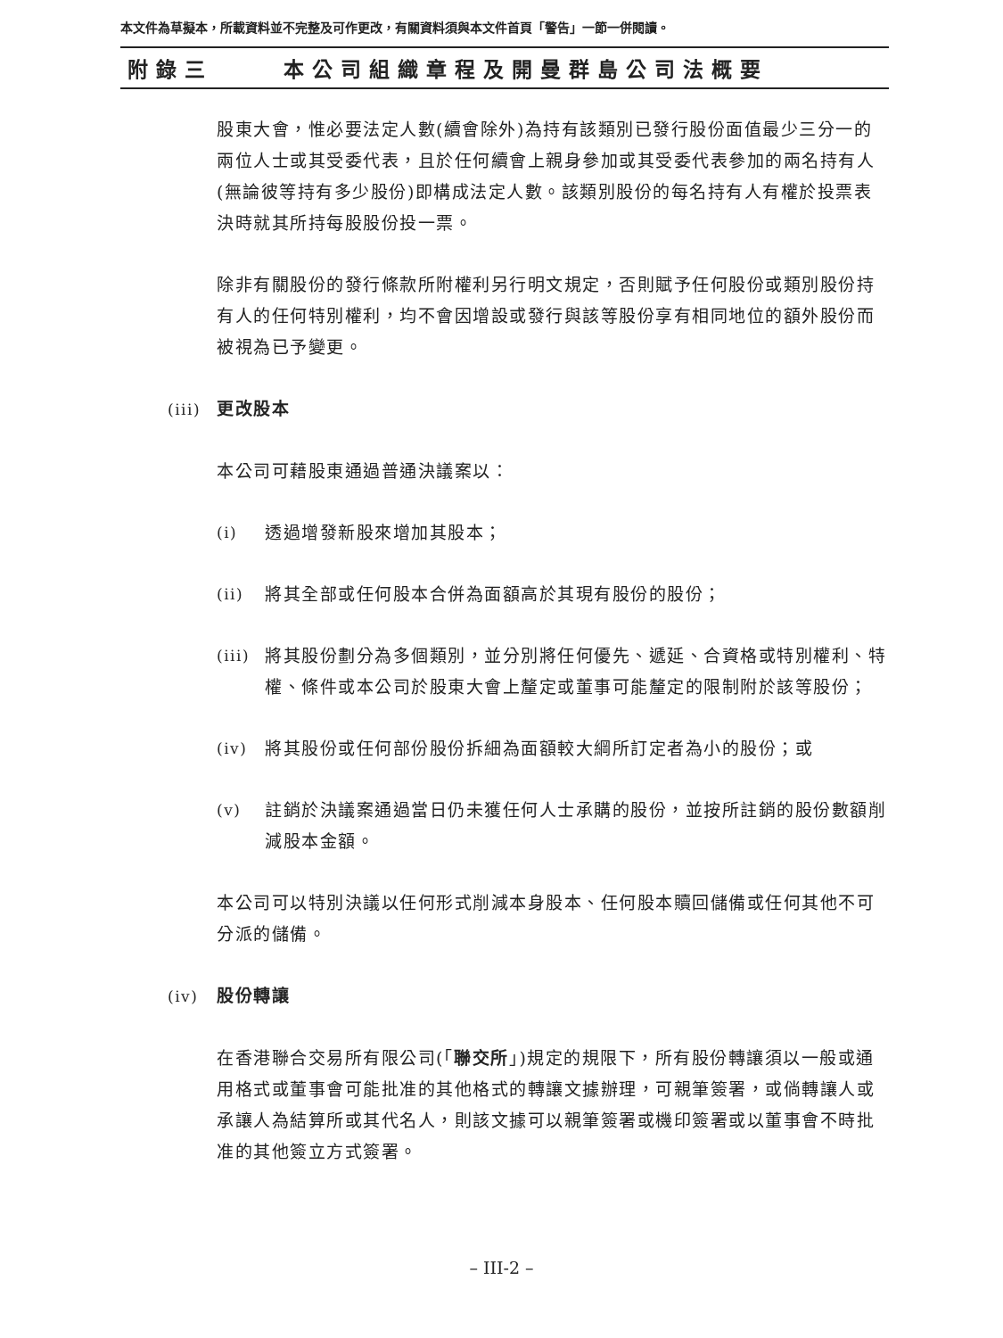本文件為草擬本，所載資料並不完整及可作更改，有關資料須與本文件首頁「警告」一節一併閱讀。
附錄三 本公司組織章程及開曼群島公司法概要
股東大會，惟必要法定人數(續會除外)為持有該類別已發行股份面值最少三分一的兩位人士或其受委代表，且於任何續會上親身參加或其受委代表參加的兩名持有人(無論彼等持有多少股份)即構成法定人數。該類別股份的每名持有人有權於投票表決時就其所持每股股份投一票。
除非有關股份的發行條款所附權利另行明文規定，否則賦予任何股份或類別股份持有人的任何特別權利，均不會因增設或發行與該等股份享有相同地位的額外股份而被視為已予變更。
(iii) 更改股本
本公司可藉股東通過普通決議案以：
(i) 透過增發新股來增加其股本；
(ii) 將其全部或任何股本合併為面額高於其現有股份的股份；
(iii) 將其股份劃分為多個類別，並分別將任何優先、遞延、合資格或特別權利、特權、條件或本公司於股東大會上釐定或董事可能釐定的限制附於該等股份；
(iv) 將其股份或任何部份股份拆細為面額較大綱所訂定者為小的股份；或
(v) 註銷於決議案通過當日仍未獲任何人士承購的股份，並按所註銷的股份數額削減股本金額。
本公司可以特別決議以任何形式削減本身股本、任何股本贖回儲備或任何其他不可分派的儲備。
(iv) 股份轉讓
在香港聯合交易所有限公司(「聯交所」)規定的規限下，所有股份轉讓須以一般或通用格式或董事會可能批准的其他格式的轉讓文據辦理，可親筆簽署，或倘轉讓人或承讓人為結算所或其代名人，則該文據可以親筆簽署或機印簽署或以董事會不時批准的其他簽立方式簽署。
– III-2 –